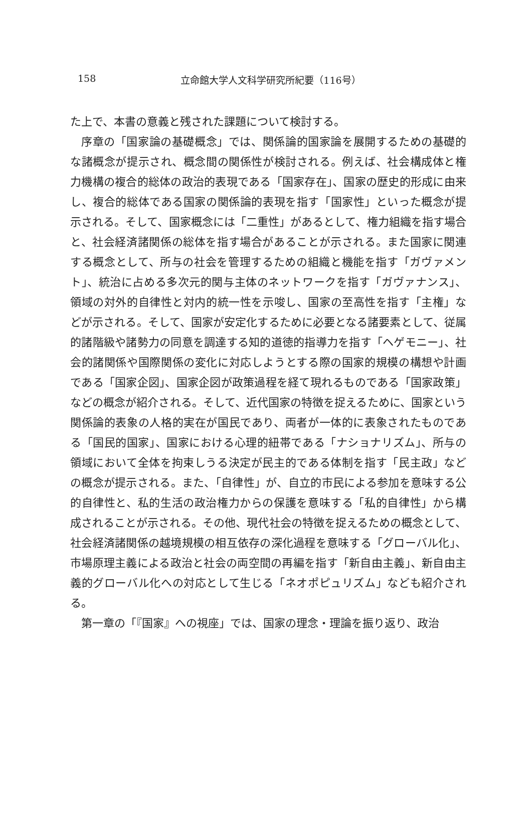158 立命館大学人文科学研究所紀要（116号）
た上で、本書の意義と残された課題について検討する。
序章の「国家論の基礎概念」では、関係論的国家論を展開するための基礎的な諸概念が提示され、概念間の関係性が検討される。例えば、社会構成体と権力機構の複合的総体の政治的表現である「国家存在」、国家の歴史的形成に由来し、複合的総体である国家の関係論的表現を指す「国家性」といった概念が提示される。そして、国家概念には「二重性」があるとして、権力組織を指す場合と、社会経済諸関係の総体を指す場合があることが示される。また国家に関連する概念として、所与の社会を管理するための組織と機能を指す「ガヴァメント」、統治に占める多次元的関与主体のネットワークを指す「ガヴァナンス」、領域の対外的自律性と対内的統一性を示唆し、国家の至高性を指す「主権」などが示される。そして、国家が安定化するために必要となる諸要素として、従属的諸階級や諸勢力の同意を調達する知的道徳的指導力を指す「ヘゲモニー」、社会的諸関係や国際関係の変化に対応しようとする際の国家的規模の構想や計画である「国家企図」、国家企図が政策過程を経て現れるものである「国家政策」などの概念が紹介される。そして、近代国家の特徴を捉えるために、国家という関係論的表象の人格的実在が国民であり、両者が一体的に表象されたものである「国民的国家」、国家における心理的紐帯である「ナショナリズム」、所与の領域において全体を拘束しうる決定が民主的である体制を指す「民主政」などの概念が提示される。また、「自律性」が、自立的市民による参加を意味する公的自律性と、私的生活の政治権力からの保護を意味する「私的自律性」から構成されることが示される。その他、現代社会の特徴を捉えるための概念として、社会経済諸関係の越境規模の相互依存の深化過程を意味する「グローバル化」、市場原理主義による政治と社会の両空間の再編を指す「新自由主義」、新自由主義的グローバル化への対応として生じる「ネオポピュリズム」なども紹介される。
第一章の「『国家』への視座」では、国家の理念・理論を振り返り、政治